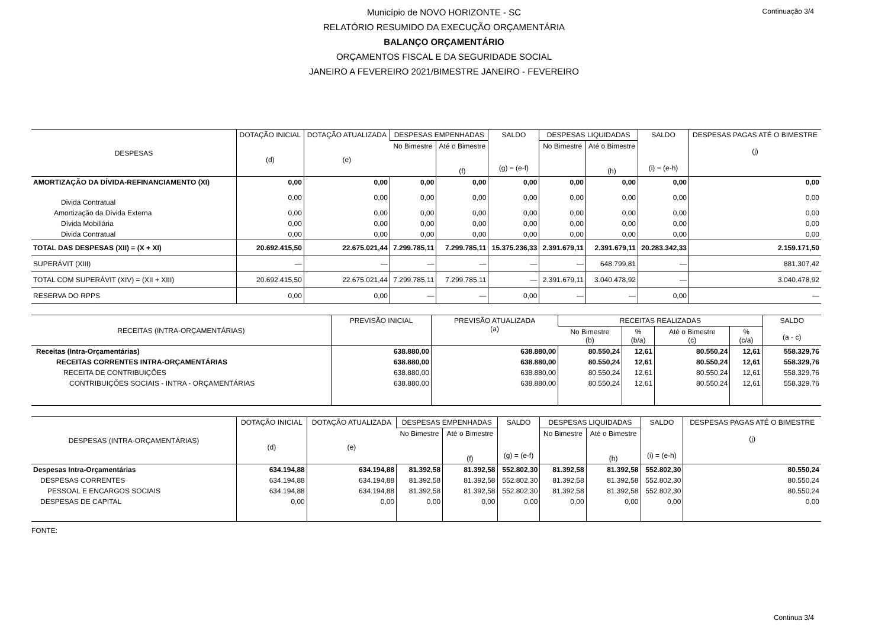Continuação 3/4
Município de NOVO HORIZONTE - SC
RELATÓRIO RESUMIDO DA EXECUÇÃO ORÇAMENTÁRIA
BALANÇO ORÇAMENTÁRIO
ORÇAMENTOS FISCAL E DA SEGURIDADE SOCIAL
JANEIRO A FEVEREIRO 2021/BIMESTRE JANEIRO - FEVEREIRO
| DESPESAS | DOTAÇÃO INICIAL (d) | DOTAÇÃO ATUALIZADA (e) | DESPESAS EMPENHADAS | | SALDO (g) = (e-f) | DESPESAS LIQUIDADAS | | SALDO (i) = (e-h) | DESPESAS PAGAS ATÉ O BIMESTRE (j) |
| --- | --- | --- | --- | --- | --- | --- | --- | --- | --- |
| | | | No Bimestre | Até o Bimestre (f) | | No Bimestre | Até o Bimestre (h) | | |
| AMORTIZAÇÃO DA DÍVIDA-REFINANCIAMENTO (XI) | 0,00 | 0,00 | 0,00 | 0,00 | 0,00 | 0,00 | 0,00 | 0,00 | 0,00 |
| Divida Contratual | 0,00 | 0,00 | 0,00 | 0,00 | 0,00 | 0,00 | 0,00 | 0,00 | 0,00 |
| Amortização da Dívida Externa | 0,00 | 0,00 | 0,00 | 0,00 | 0,00 | 0,00 | 0,00 | 0,00 | 0,00 |
| Dívida Mobiliária | 0,00 | 0,00 | 0,00 | 0,00 | 0,00 | 0,00 | 0,00 | 0,00 | 0,00 |
| Divida Contratual | 0,00 | 0,00 | 0,00 | 0,00 | 0,00 | 0,00 | 0,00 | 0,00 | 0,00 |
| TOTAL DAS DESPESAS (XII) = (X + XI) | 20.692.415,50 | 22.675.021,44 | 7.299.785,11 | 7.299.785,11 | 15.375.236,33 | 2.391.679,11 | 2.391.679,11 | 20.283.342,33 | 2.159.171,50 |
| SUPERÁVIT (XIII) | — | — | — | — | — | — | 648.799,81 | — | 881.307,42 |
| TOTAL COM SUPERÁVIT (XIV) = (XII + XIII) | 20.692.415,50 | 22.675.021,44 | 7.299.785,11 | 7.299.785,11 | — | 2.391.679,11 | 3.040.478,92 | — | 3.040.478,92 |
| RESERVA DO RPPS | 0,00 | 0,00 | — | — | 0,00 | — | — | 0,00 | — |
| RECEITAS (INTRA-ORÇAMENTÁRIAS) | PREVISÃO INICIAL | PREVISÃO ATUALIZADA (a) | RECEITAS REALIZADAS | | | | SALDO (a - c) |
| --- | --- | --- | --- | --- | --- | --- | --- |
| | | | No Bimestre (b) | % (b/a) | Até o Bimestre (c) | % (c/a) | |
| Receitas (Intra-Orçamentárias) | 638.880,00 | 638.880,00 | 80.550,24 | 12,61 | 80.550,24 | 12,61 | 558.329,76 |
| RECEITAS CORRENTES INTRA-ORÇAMENTÁRIAS | 638.880,00 | 638.880,00 | 80.550,24 | 12,61 | 80.550,24 | 12,61 | 558.329,76 |
| RECEITA DE CONTRIBUIÇÕES | 638.880,00 | 638.880,00 | 80.550,24 | 12,61 | 80.550,24 | 12,61 | 558.329,76 |
| CONTRIBUIÇÕES SOCIAIS - INTRA - ORÇAMENTÁRIAS | 638.880,00 | 638.880,00 | 80.550,24 | 12,61 | 80.550,24 | 12,61 | 558.329,76 |
| DESPESAS (INTRA-ORÇAMENTÁRIAS) | DOTAÇÃO INICIAL (d) | DOTAÇÃO ATUALIZADA (e) | DESPESAS EMPENHADAS | | SALDO (g) = (e-f) | DESPESAS LIQUIDADAS | | SALDO (i) = (e-h) | DESPESAS PAGAS ATÉ O BIMESTRE (j) |
| --- | --- | --- | --- | --- | --- | --- | --- | --- | --- |
| | | | No Bimestre | Até o Bimestre (f) | | No Bimestre | Até o Bimestre (h) | | |
| Despesas Intra-Orçamentárias | 634.194,88 | 634.194,88 | 81.392,58 | 81.392,58 | 552.802,30 | 81.392,58 | 81.392,58 | 552.802,30 | 80.550,24 |
| DESPESAS CORRENTES | 634.194,88 | 634.194,88 | 81.392,58 | 81.392,58 | 552.802,30 | 81.392,58 | 81.392,58 | 552.802,30 | 80.550,24 |
| PESSOAL E ENCARGOS SOCIAIS | 634.194,88 | 634.194,88 | 81.392,58 | 81.392,58 | 552.802,30 | 81.392,58 | 81.392,58 | 552.802,30 | 80.550,24 |
| DESPESAS DE CAPITAL | 0,00 | 0,00 | 0,00 | 0,00 | 0,00 | 0,00 | 0,00 | 0,00 | 0,00 |
FONTE:
Continua 3/4